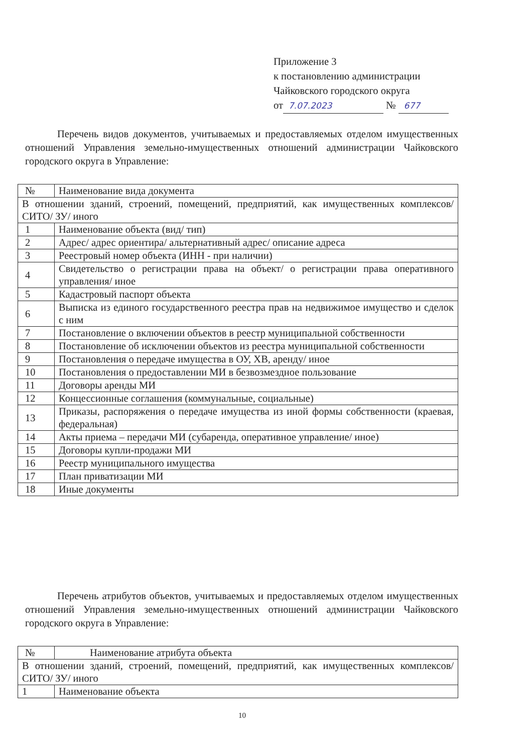Приложение 3
к постановлению администрации
Чайковского городского округа
от 7.07.2023 № 677
Перечень видов документов, учитываемых и предоставляемых отделом имущественных отношений Управления земельно-имущественных отношений администрации Чайковского городского округа в Управление:
| № | Наименование вида документа |
| --- | --- |
| В отношении зданий, строений, помещений, предприятий, как имущественных комплексов/ СИТО/ ЗУ/ иного | |
| 1 | Наименование объекта (вид/ тип) |
| 2 | Адрес/ адрес ориентира/ альтернативный адрес/ описание адреса |
| 3 | Реестровый номер объекта (ИНН - при наличии) |
| 4 | Свидетельство о регистрации права на объект/ о регистрации права оперативного управления/ иное |
| 5 | Кадастровый паспорт объекта |
| 6 | Выписка из единого государственного реестра прав на недвижимое имущество и сделок с ним |
| 7 | Постановление о включении объектов в реестр муниципальной собственности |
| 8 | Постановление об исключении объектов из реестра муниципальной собственности |
| 9 | Постановления о передаче имущества в ОУ, ХВ, аренду/ иное |
| 10 | Постановления о предоставлении МИ в безвозмездное пользование |
| 11 | Договоры аренды МИ |
| 12 | Концессионные соглашения (коммунальные, социальные) |
| 13 | Приказы, распоряжения о передаче имущества из иной формы собственности (краевая, федеральная) |
| 14 | Акты приема – передачи МИ (субаренда, оперативное управление/ иное) |
| 15 | Договоры купли-продажи МИ |
| 16 | Реестр муниципального имущества |
| 17 | План приватизации МИ |
| 18 | Иные документы |
Перечень атрибутов объектов, учитываемых и предоставляемых отделом имущественных отношений Управления земельно-имущественных отношений администрации Чайковского городского округа в Управление:
| № | Наименование атрибута объекта |
| --- | --- |
| В отношении зданий, строений, помещений, предприятий, как имущественных комплексов/ СИТО/ ЗУ/ иного | |
| 1 | Наименование объекта |
10